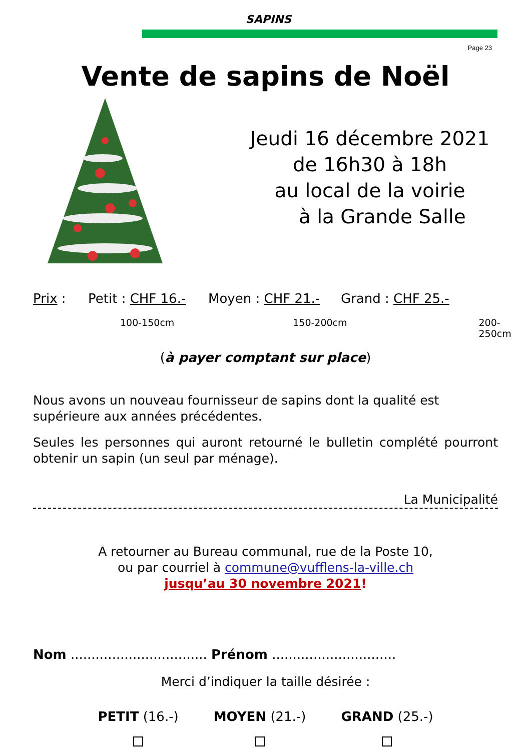SAPINS
Page 23
Vente de sapins de Noël
Jeudi 16 décembre 2021
de 16h30 à 18h
au local de la voirie
à la Grande Salle
Prix : Petit : CHF 16.- Moyen : CHF 21.- Grand : CHF 25.-
100-150cm 150-200cm 200-250cm
(à payer comptant sur place)
Nous avons un nouveau fournisseur de sapins dont la qualité est supérieure aux années précédentes.
Seules les personnes qui auront retourné le bulletin complété pourront obtenir un sapin (un seul par ménage).
La Municipalité
A retourner au Bureau communal, rue de la Poste 10,
ou par courriel à commune@vufflens-la-ville.ch
jusqu’au 30 novembre 2021!
Nom ................................. Prénom ..............................
Merci d’indiquer la taille désirée :
PETIT (16.-)
MOYEN (21.-)
GRAND (25.-)